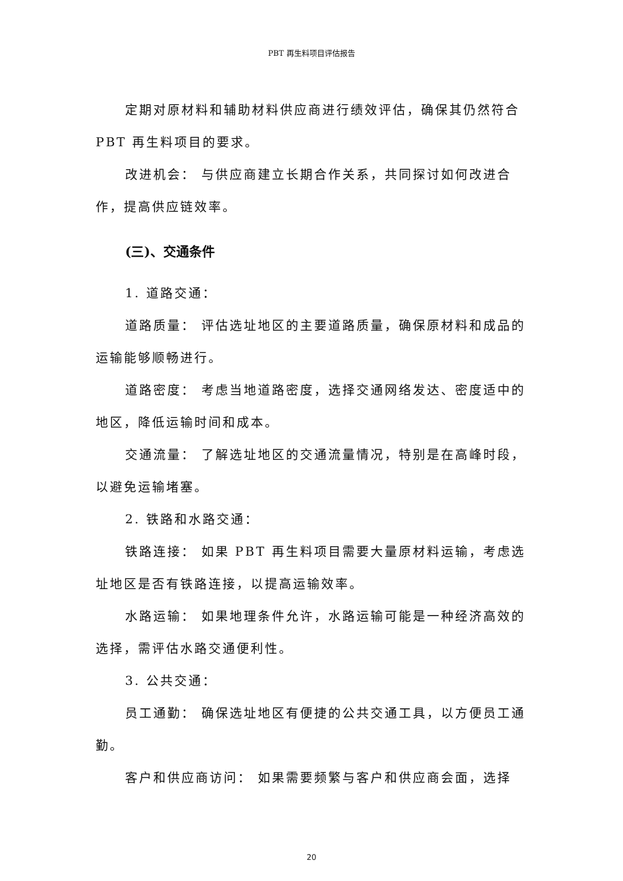PBT 再生料项目评估报告
定期对原材料和辅助材料供应商进行绩效评估，确保其仍然符合 PBT 再生料项目的要求。
改进机会： 与供应商建立长期合作关系，共同探讨如何改进合作，提高供应链效率。
(三)、交通条件
1. 道路交通：
道路质量： 评估选址地区的主要道路质量，确保原材料和成品的运输能够顺畅进行。
道路密度： 考虑当地道路密度，选择交通网络发达、密度适中的地区，降低运输时间和成本。
交通流量： 了解选址地区的交通流量情况，特别是在高峰时段，以避免运输堵塞。
2. 铁路和水路交通：
铁路连接： 如果 PBT 再生料项目需要大量原材料运输，考虑选址地区是否有铁路连接，以提高运输效率。
水路运输： 如果地理条件允许，水路运输可能是一种经济高效的选择，需评估水路交通便利性。
3. 公共交通：
员工通勤： 确保选址地区有便捷的公共交通工具，以方便员工通勤。
客户和供应商访问： 如果需要频繁与客户和供应商会面，选择
20